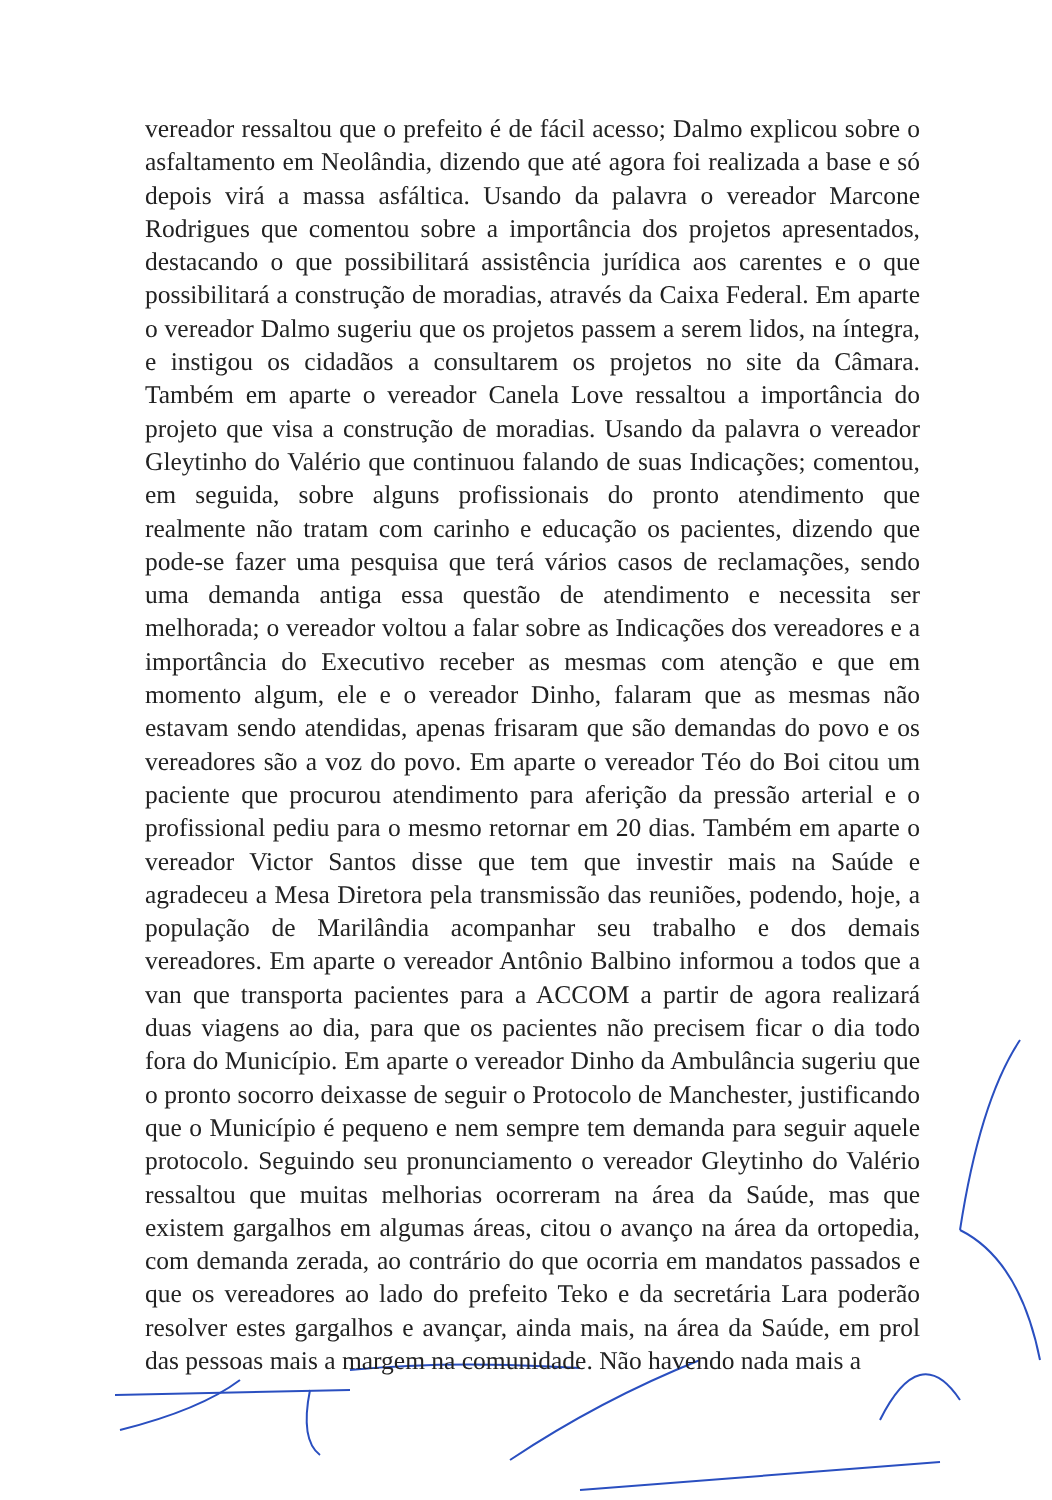vereador ressaltou que o prefeito é de fácil acesso; Dalmo explicou sobre o asfaltamento em Neolândia, dizendo que até agora foi realizada a base e só depois virá a massa asfáltica. Usando da palavra o vereador Marcone Rodrigues que comentou sobre a importância dos projetos apresentados, destacando o que possibilitará assistência jurídica aos carentes e o que possibilitará a construção de moradias, através da Caixa Federal. Em aparte o vereador Dalmo sugeriu que os projetos passem a serem lidos, na íntegra, e instigou os cidadãos a consultarem os projetos no site da Câmara. Também em aparte o vereador Canela Love ressaltou a importância do projeto que visa a construção de moradias. Usando da palavra o vereador Gleytinho do Valério que continuou falando de suas Indicações; comentou, em seguida, sobre alguns profissionais do pronto atendimento que realmente não tratam com carinho e educação os pacientes, dizendo que pode-se fazer uma pesquisa que terá vários casos de reclamações, sendo uma demanda antiga essa questão de atendimento e necessita ser melhorada; o vereador voltou a falar sobre as Indicações dos vereadores e a importância do Executivo receber as mesmas com atenção e que em momento algum, ele e o vereador Dinho, falaram que as mesmas não estavam sendo atendidas, apenas frisaram que são demandas do povo e os vereadores são a voz do povo. Em aparte o vereador Téo do Boi citou um paciente que procurou atendimento para aferição da pressão arterial e o profissional pediu para o mesmo retornar em 20 dias. Também em aparte o vereador Victor Santos disse que tem que investir mais na Saúde e agradeceu a Mesa Diretora pela transmissão das reuniões, podendo, hoje, a população de Marilândia acompanhar seu trabalho e dos demais vereadores. Em aparte o vereador Antônio Balbino informou a todos que a van que transporta pacientes para a ACCOM a partir de agora realizará duas viagens ao dia, para que os pacientes não precisem ficar o dia todo fora do Município. Em aparte o vereador Dinho da Ambulância sugeriu que o pronto socorro deixasse de seguir o Protocolo de Manchester, justificando que o Município é pequeno e nem sempre tem demanda para seguir aquele protocolo. Seguindo seu pronunciamento o vereador Gleytinho do Valério ressaltou que muitas melhorias ocorreram na área da Saúde, mas que existem gargalhos em algumas áreas, citou o avanço na área da ortopedia, com demanda zerada, ao contrário do que ocorria em mandatos passados e que os vereadores ao lado do prefeito Teko e da secretária Lara poderão resolver estes gargalhos e avançar, ainda mais, na área da Saúde, em prol das pessoas mais a margem na comunidade. Não havendo nada mais a